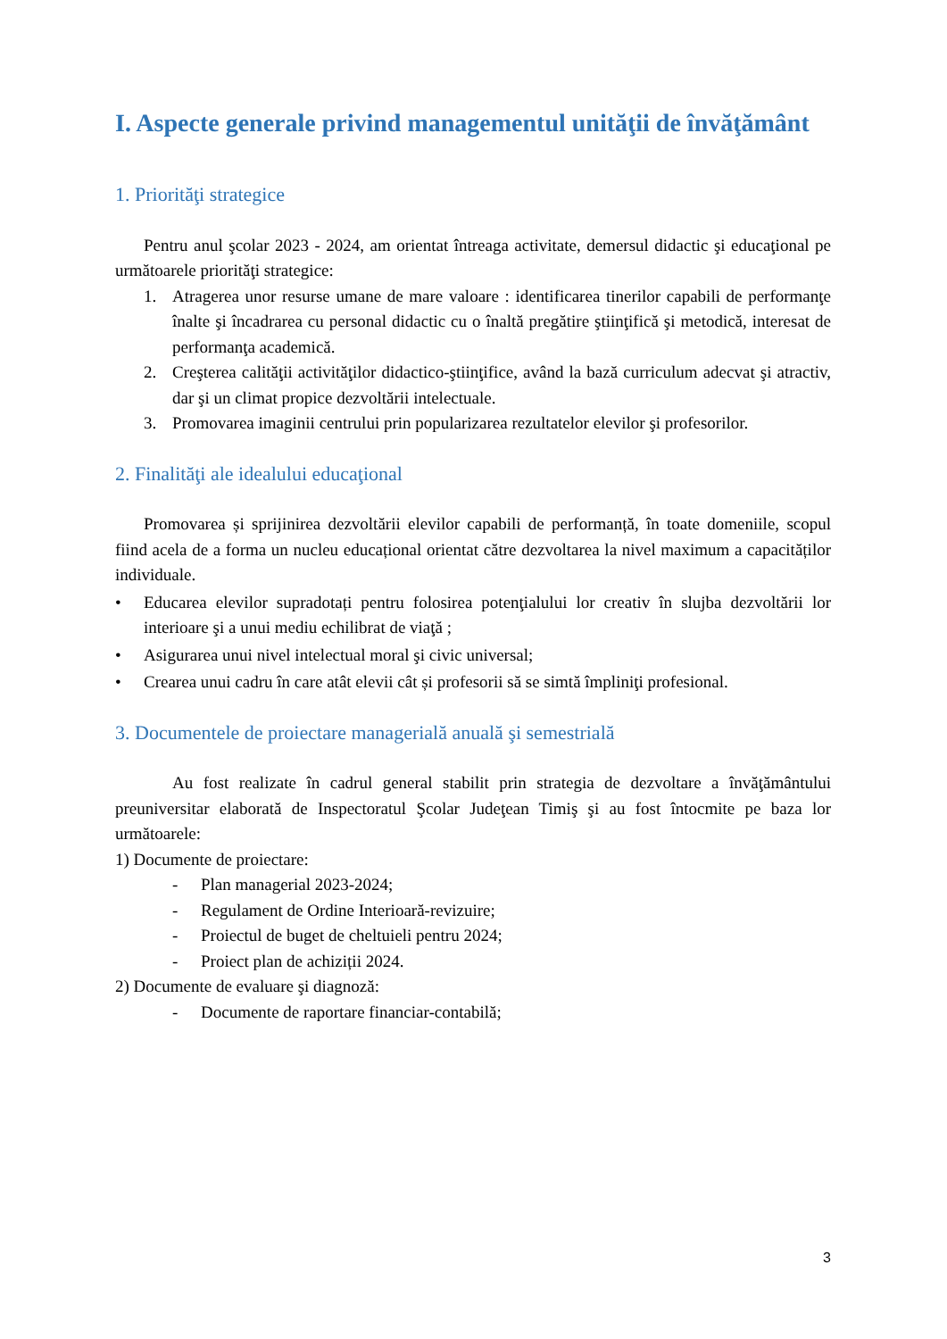I. Aspecte generale privind managementul unităţii de învăţământ
1. Priorităţi strategice
Pentru anul şcolar 2023 - 2024, am orientat întreaga activitate, demersul didactic şi educaţional pe următoarele priorităţi strategice:
1. Atragerea unor resurse umane de mare valoare : identificarea tinerilor capabili de performanţe înalte şi încadrarea cu personal didactic cu o înaltă pregătire ştiinţifică şi metodică, interesat de performanţa academică.
2. Creşterea calităţii activităţilor didactico-ştiinţifice, având la bază curriculum adecvat şi atractiv, dar şi un climat propice dezvoltării intelectuale.
3. Promovarea imaginii centrului prin popularizarea rezultatelor elevilor şi profesorilor.
2. Finalităţi ale idealului educaţional
Promovarea și sprijinirea dezvoltării elevilor capabili de performanță, în toate domeniile, scopul fiind acela de a forma un nucleu educațional orientat către dezvoltarea la nivel maximum a capacităților individuale.
• Educarea elevilor supradotați pentru folosirea potenţialului lor creativ în slujba dezvoltării lor interioare şi a unui mediu echilibrat de viaţă ;
• Asigurarea unui nivel intelectual moral şi civic universal;
• Crearea unui cadru în care atât elevii cât și profesorii să se simtă împliniţi profesional.
3. Documentele de proiectare managerială anuală şi semestrială
Au fost realizate în cadrul general stabilit prin strategia de dezvoltare a învăţământului preuniversitar elaborată de Inspectoratul Şcolar Judeţean Timiş şi au fost întocmite pe baza lor următoarele:
1) Documente de proiectare:
- Plan managerial 2023-2024;
- Regulament de Ordine Interioară-revizuire;
- Proiectul de buget de cheltuieli pentru 2024;
- Proiect plan de achiziții 2024.
2) Documente de evaluare şi diagnoză:
- Documente de raportare financiar-contabilă;
3